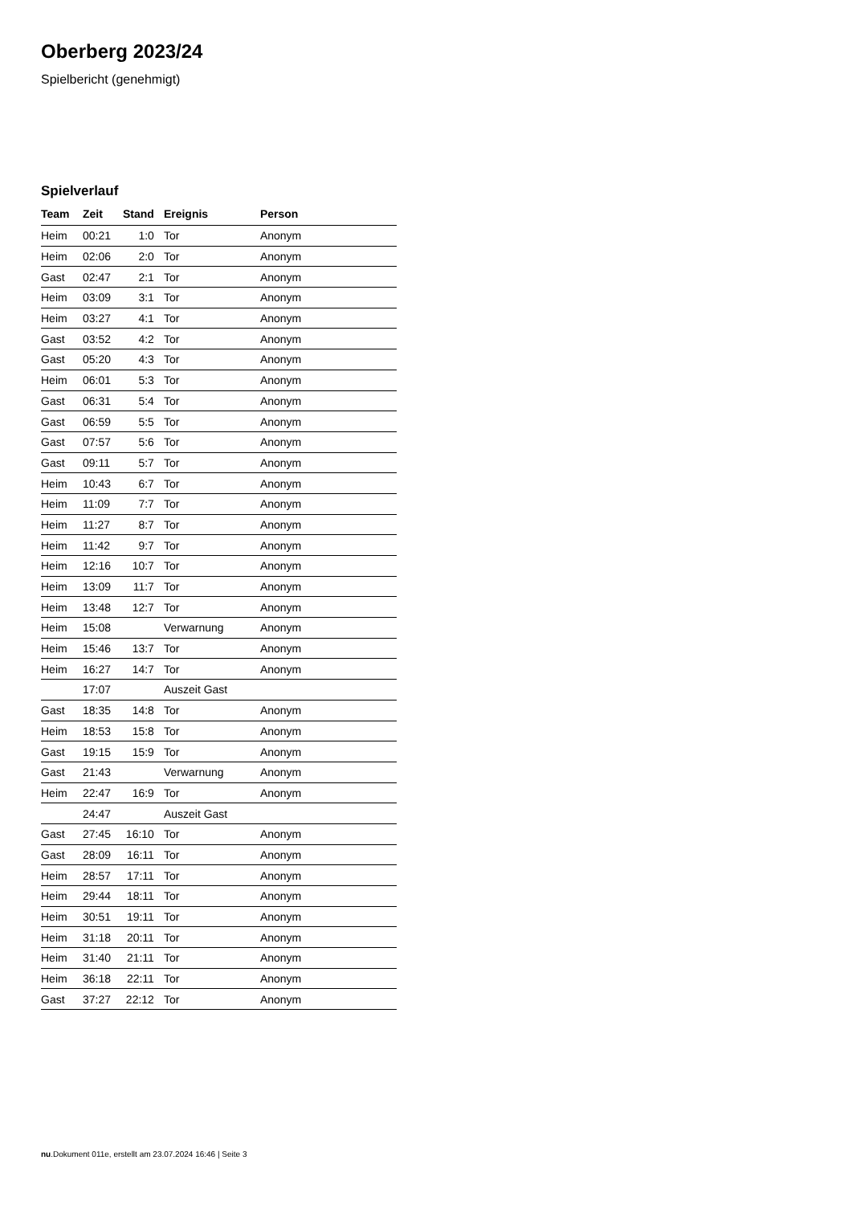Oberberg 2023/24
Spielbericht (genehmigt)
Spielverlauf
| Team | Zeit | Stand | Ereignis | Person |
| --- | --- | --- | --- | --- |
| Heim | 00:21 | 1:0 | Tor | Anonym |
| Heim | 02:06 | 2:0 | Tor | Anonym |
| Gast | 02:47 | 2:1 | Tor | Anonym |
| Heim | 03:09 | 3:1 | Tor | Anonym |
| Heim | 03:27 | 4:1 | Tor | Anonym |
| Gast | 03:52 | 4:2 | Tor | Anonym |
| Gast | 05:20 | 4:3 | Tor | Anonym |
| Heim | 06:01 | 5:3 | Tor | Anonym |
| Gast | 06:31 | 5:4 | Tor | Anonym |
| Gast | 06:59 | 5:5 | Tor | Anonym |
| Gast | 07:57 | 5:6 | Tor | Anonym |
| Gast | 09:11 | 5:7 | Tor | Anonym |
| Heim | 10:43 | 6:7 | Tor | Anonym |
| Heim | 11:09 | 7:7 | Tor | Anonym |
| Heim | 11:27 | 8:7 | Tor | Anonym |
| Heim | 11:42 | 9:7 | Tor | Anonym |
| Heim | 12:16 | 10:7 | Tor | Anonym |
| Heim | 13:09 | 11:7 | Tor | Anonym |
| Heim | 13:48 | 12:7 | Tor | Anonym |
| Heim | 15:08 | | Verwarnung | Anonym |
| Heim | 15:46 | 13:7 | Tor | Anonym |
| Heim | 16:27 | 14:7 | Tor | Anonym |
| | 17:07 | | Auszeit Gast | |
| Gast | 18:35 | 14:8 | Tor | Anonym |
| Heim | 18:53 | 15:8 | Tor | Anonym |
| Gast | 19:15 | 15:9 | Tor | Anonym |
| Gast | 21:43 | | Verwarnung | Anonym |
| Heim | 22:47 | 16:9 | Tor | Anonym |
| | 24:47 | | Auszeit Gast | |
| Gast | 27:45 | 16:10 | Tor | Anonym |
| Gast | 28:09 | 16:11 | Tor | Anonym |
| Heim | 28:57 | 17:11 | Tor | Anonym |
| Heim | 29:44 | 18:11 | Tor | Anonym |
| Heim | 30:51 | 19:11 | Tor | Anonym |
| Heim | 31:18 | 20:11 | Tor | Anonym |
| Heim | 31:40 | 21:11 | Tor | Anonym |
| Heim | 36:18 | 22:11 | Tor | Anonym |
| Gast | 37:27 | 22:12 | Tor | Anonym |
nu.Dokument 011e, erstellt am 23.07.2024 16:46 | Seite 3